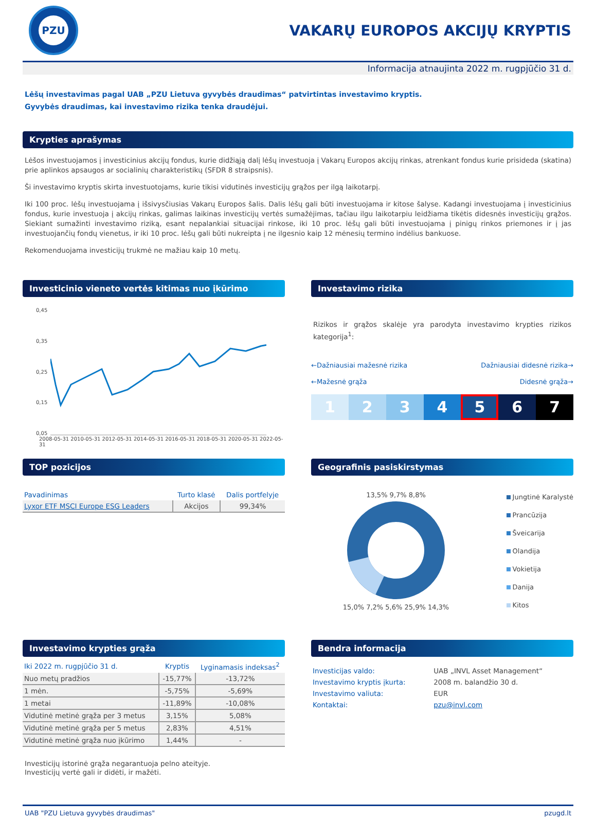PZU
VAKARŲ EUROPOS AKCIJŲ KRYPTIS
Informacija atnaujinta 2022 m. rugpjūčio 31 d.
Lėšų investavimas pagal UAB „PZU Lietuva gyvybės draudimas“ patvirtintas investavimo kryptis.
Gyvybės draudimas, kai investavimo rizika tenka draudėjui.
Krypties aprašymas
Lėšos investuojamos į investicinius akcijų fondus, kurie didžiąją dalį lėšų investuoja į Vakarų Europos akcijų rinkas, atrenkant fondus kurie prisideda (skatina) prie aplinkos apsaugos ar socialinių charakteristikų (SFDR 8 straipsnis).
Ši investavimo kryptis skirta investuotojams, kurie tikisi vidutinės investicijų grąžos per ilgą laikotarpį.
Iki 100 proc. lėšų investuojama į išsivysčiusias Vakarų Europos šalis. Dalis lėšų gali būti investuojama ir kitose šalyse. Kadangi investuojama į investicinius fondus, kurie investuoja į akcijų rinkas, galimas laikinas investicijų vertės sumažėjimas, tačiau ilgu laikotarpiu leidžiama tikėtis didesnės investicijų grąžos. Siekiant sumažinti investavimo riziką, esant nepalankiai situacijai rinkose, iki 10 proc. lėšų gali būti investuojama į pinigų rinkos priemones ir į jas investuojančių fondų vienetus, ir iki 10 proc. lėšų gali būti nukreipta į ne ilgesnio kaip 12 mėnesių termino indėlius bankuose.
Rekomenduojama investicijų trukmė ne mažiau kaip 10 metų.
Investicinio vieneto vertės kitimas nuo įkūrimo
0,45
0,35
0,25
0,15
0,05
2008-05-31 2010-05-31 2012-05-31 2014-05-31 2016-05-31 2018-05-31 2020-05-31 2022-05-31
Investavimo rizika
Rizikos ir grąžos skalėje yra parodyta investavimo krypties rizikos kategorija<sup>1</sup>:
←Dažniausiai mažesnė rizika
←Mažesnė grąža
Dažniausiai didesnė rizika→
Didesnė grąža→
1 2 3 4 5 6 7
TOP pozicijos
| Pavadinimas | Turto klasė | Dalis portfelyje |
| --- | --- | --- |
| Lyxor ETF MSCI Europe ESG Leaders | Akcijos | 99,34% |
Geografinis pasiskirstymas
13,5% 9,7% 8,8%
15,0% 7,2% 5,6% 25,9% 14,3%
Jungtinė Karalystė
Prancūzija
Šveicarija
Olandija
Vokietija
Danija
Kitos
Investavimo krypties grąža
| Iki 2022 m. rugpjūčio 31 d. | Kryptis | Lyginamasis indeksas<sup>2</sup> |
| --- | --- | --- |
| Nuo metų pradžios | -15,77% | -13,72% |
| 1 mėn. | -5,75% | -5,69% |
| 1 metai | -11,89% | -10,08% |
| Vidutinė metinė grąža per 3 metus | 3,15% | 5,08% |
| Vidutinė metinė grąža per 5 metus | 2,83% | 4,51% |
| Vidutinė metinė grąža nuo įkūrimo | 1,44% | - |
Investicijų istorinė grąža negarantuoja pelno ateityje.
Investicijų vertė gali ir didėti, ir mažėti.
Bendra informacija
| Investicijas valdo: | UAB „INVL Asset Management“ |
| Investavimo kryptis įkurta: | 2008 m. balandžio 30 d. |
| Investavimo valiuta: | EUR |
| Kontaktai: | pzu@invl.com |
UAB "PZU Lietuva gyvybės draudimas" pzugd.lt